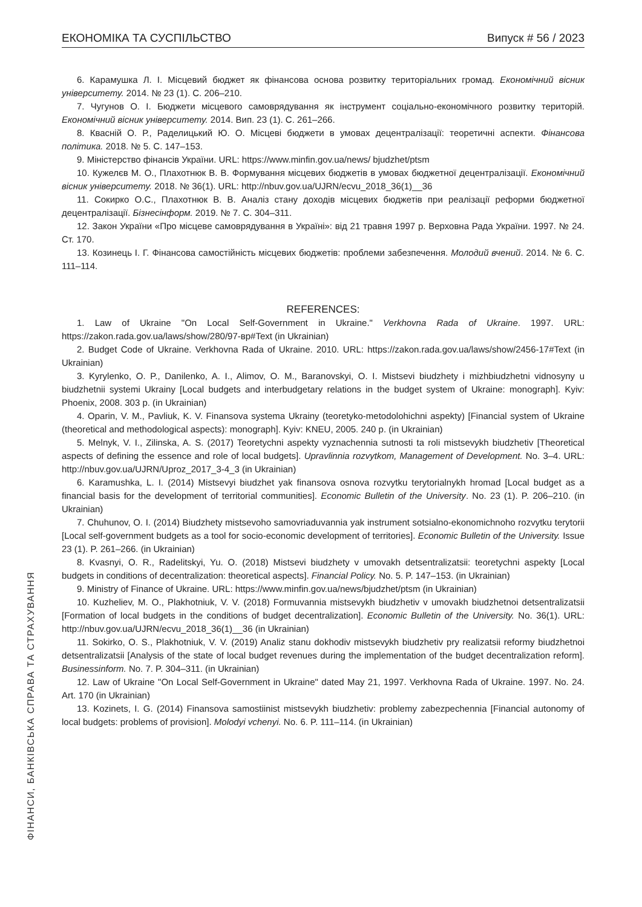ЕКОНОМІКА ТА СУСПІЛЬСТВО Випуск # 56 / 2023
6. Карамушка Л. І. Місцевий бюджет як фінансова основа розвитку територіальних громад. Економічний вісник університету. 2014. № 23 (1). С. 206–210.
7. Чугунов О. І. Бюджети місцевого самоврядування як інструмент соціально-економічного розвитку територій. Економічний вісник університету. 2014. Вип. 23 (1). С. 261–266.
8. Квасній О. Р., Раделицький Ю. О. Місцеві бюджети в умовах децентралізації: теоретичні аспекти. Фінансова політика. 2018. № 5. С. 147–153.
9. Міністерство фінансів України. URL: https://www.minfin.gov.ua/news/ bjudzhet/ptsm
10. Кужелєв М. О., Плахотнюк В. В. Формування місцевих бюджетів в умовах бюджетної децентралізації. Економічний вісник університету. 2018. № 36(1). URL: http://nbuv.gov.ua/UJRN/ecvu_2018_36(1)__36
11. Сокирко О.С., Плахотнюк В. В. Аналіз стану доходів місцевих бюджетів при реалізації реформи бюджетної децентралізації. Бізнесінформ. 2019. № 7. С. 304–311.
12. Закон України «Про місцеве самоврядування в Україні»: від 21 травня 1997 р. Верховна Рада України. 1997. № 24. Ст. 170.
13. Козинець І. Г. Фінансова самостійність місцевих бюджетів: проблеми забезпечення. Молодий вчений. 2014. № 6. С. 111–114.
REFERENCES:
1. Law of Ukraine "On Local Self-Government in Ukraine." Verkhovna Rada of Ukraine. 1997. URL: https://zakon.rada.gov.ua/laws/show/280/97-вр#Text (in Ukrainian)
2. Budget Code of Ukraine. Verkhovna Rada of Ukraine. 2010. URL: https://zakon.rada.gov.ua/laws/show/2456-17#Text (in Ukrainian)
3. Kyrylenko, O. P., Danilenko, A. I., Alimov, O. M., Baranovskyi, O. I. Mistsevi biudzhety i mizhbiudzhetni vidnosyny u biudzhetnii systemi Ukrainy [Local budgets and interbudgetary relations in the budget system of Ukraine: monograph]. Kyiv: Phoenix, 2008. 303 p. (in Ukrainian)
4. Oparin, V. M., Pavliuk, K. V. Finansova systema Ukrainy (teoretyko-metodolohichni aspekty) [Financial system of Ukraine (theoretical and methodological aspects): monograph]. Kyiv: KNEU, 2005. 240 p. (in Ukrainian)
5. Melnyk, V. I., Zilinska, A. S. (2017) Teoretychni aspekty vyznachennia sutnosti ta roli mistsevykh biudzhetiv [Theoretical aspects of defining the essence and role of local budgets]. Upravlinnia rozvytkom, Management of Development. No. 3–4. URL: http://nbuv.gov.ua/UJRN/Uproz_2017_3-4_3 (in Ukrainian)
6. Karamushka, L. I. (2014) Mistsevyi biudzhet yak finansova osnova rozvytku terytorialnykh hromad [Local budget as a financial basis for the development of territorial communities]. Economic Bulletin of the University. No. 23 (1). P. 206–210. (in Ukrainian)
7. Chuhunov, O. I. (2014) Biudzhety mistsevoho samovriaduvannia yak instrument sotsialno-ekonomichnoho rozvytku terytorii [Local self-government budgets as a tool for socio-economic development of territories]. Economic Bulletin of the University. Issue 23 (1). P. 261–266. (in Ukrainian)
8. Kvasnyi, O. R., Radelitskyi, Yu. O. (2018) Mistsevi biudzhety v umovakh detsentralizatsii: teoretychni aspekty [Local budgets in conditions of decentralization: theoretical aspects]. Financial Policy. No. 5. P. 147–153. (in Ukrainian)
9. Ministry of Finance of Ukraine. URL: https://www.minfin.gov.ua/news/bjudzhet/ptsm (in Ukrainian)
10. Kuzheliev, M. O., Plakhotniuk, V. V. (2018) Formuvannia mistsevykh biudzhetiv v umovakh biudzhetnoi detsentralizatsii [Formation of local budgets in the conditions of budget decentralization]. Economic Bulletin of the University. No. 36(1). URL: http://nbuv.gov.ua/UJRN/ecvu_2018_36(1)__36 (in Ukrainian)
11. Sokirko, O. S., Plakhotniuk, V. V. (2019) Analiz stanu dokhodiv mistsevykh biudzhetiv pry realizatsii reformy biudzhetnoi detsentralizatsii [Analysis of the state of local budget revenues during the implementation of the budget decentralization reform]. Businessinform. No. 7. P. 304–311. (in Ukrainian)
12. Law of Ukraine "On Local Self-Government in Ukraine" dated May 21, 1997. Verkhovna Rada of Ukraine. 1997. No. 24. Art. 170 (in Ukrainian)
13. Kozinets, I. G. (2014) Finansova samostiinist mistsevykh biudzhetiv: problemy zabezpechennia [Financial autonomy of local budgets: problems of provision]. Molodyi vchenyi. No. 6. P. 111–114. (in Ukrainian)
ФІНАНСИ, БАНКІВСЬКА СПРАВА ТА СТРАХУВАННЯ